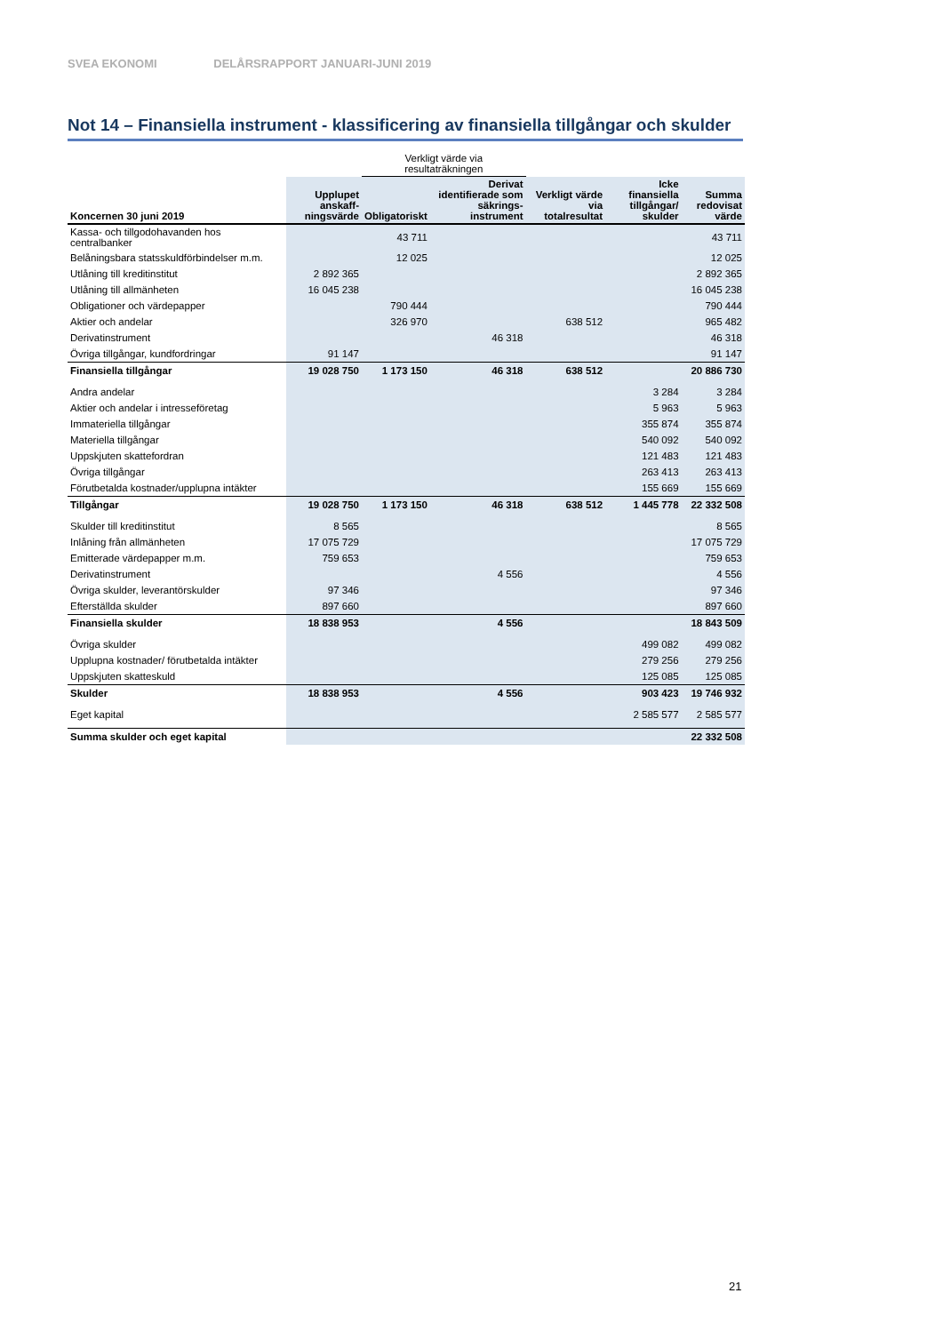SVEA EKONOMI DELÅRSRAPPORT JANUARI-JUNI 2019
Not 14 – Finansiella instrument - klassificering av finansiella tillgångar och skulder
| | | Verkligt värde via resultaträkningen | | | | |
| --- | --- | --- | --- | --- | --- | --- |
| Koncernen 30 juni 2019 | Upplupet anskaff-ningsvärde | Obligatoriskt | Derivat identifierade som säkrings-instrument | Verkligt värde via totalresultat | Icke finansiella tillgångar/ skulder | Summa redovisat värde |
| Kassa- och tillgodohavanden hos centralbanker | | 43 711 | | | | 43 711 |
| Belåningsbara statsskuldförbindelser m.m. | | 12 025 | | | | 12 025 |
| Utlåning till kreditinstitut | 2 892 365 | | | | | 2 892 365 |
| Utlåning till allmänheten | 16 045 238 | | | | | 16 045 238 |
| Obligationer och värdepapper | | 790 444 | | | | 790 444 |
| Aktier och andelar | | 326 970 | | 638 512 | | 965 482 |
| Derivatinstrument | | | 46 318 | | | 46 318 |
| Övriga tillgångar, kundfordringar | 91 147 | | | | | 91 147 |
| Finansiella tillgångar | 19 028 750 | 1 173 150 | 46 318 | 638 512 | | 20 886 730 |
| Andra andelar | | | | | 3 284 | 3 284 |
| Aktier och andelar i intresseföretag | | | | | 5 963 | 5 963 |
| Immateriella tillgångar | | | | | 355 874 | 355 874 |
| Materiella tillgångar | | | | | 540 092 | 540 092 |
| Uppskjuten skattefordran | | | | | 121 483 | 121 483 |
| Övriga tillgångar | | | | | 263 413 | 263 413 |
| Förutbetalda kostnader/upplupna intäkter | | | | | 155 669 | 155 669 |
| Tillgångar | 19 028 750 | 1 173 150 | 46 318 | 638 512 | 1 445 778 | 22 332 508 |
| Skulder till kreditinstitut | 8 565 | | | | | 8 565 |
| Inlåning från allmänheten | 17 075 729 | | | | | 17 075 729 |
| Emitterade värdepapper m.m. | 759 653 | | | | | 759 653 |
| Derivatinstrument | | | 4 556 | | | 4 556 |
| Övriga skulder, leverantörskulder | 97 346 | | | | | 97 346 |
| Efterställda skulder | 897 660 | | | | | 897 660 |
| Finansiella skulder | 18 838 953 | | 4 556 | | | 18 843 509 |
| Övriga skulder | | | | | 499 082 | 499 082 |
| Upplupna kostnader/ förutbetalda intäkter | | | | | 279 256 | 279 256 |
| Uppskjuten skatteskuld | | | | | 125 085 | 125 085 |
| Skulder | 18 838 953 | | 4 556 | | 903 423 | 19 746 932 |
| Eget kapital | | | | | 2 585 577 | 2 585 577 |
| Summa skulder och eget kapital | | | | | | 22 332 508 |
21